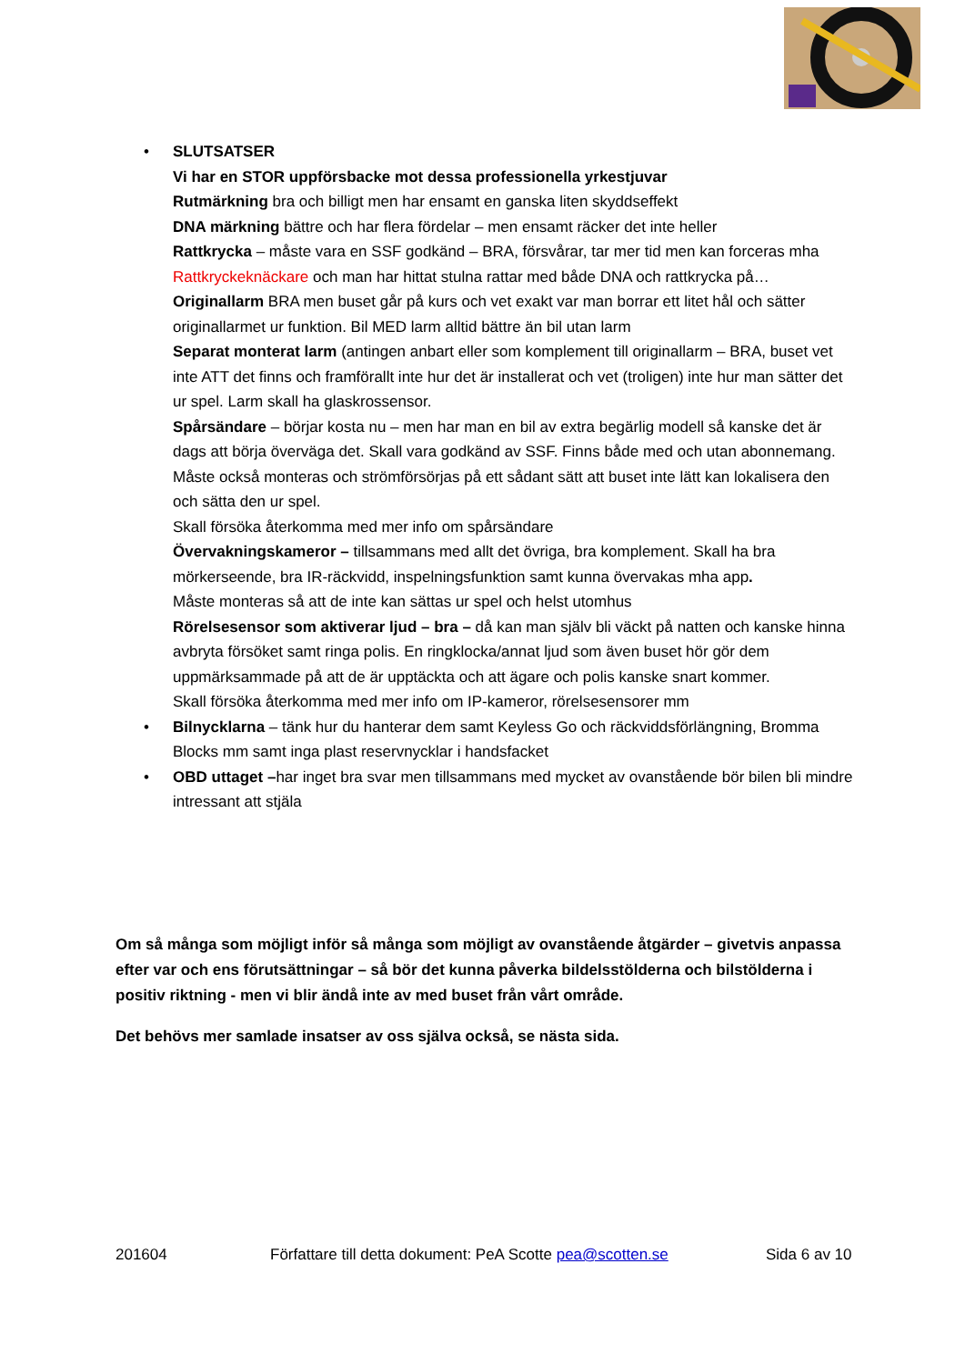• SLUTSATSER
Vi har en STOR uppförsbacke mot dessa professionella yrkestjuvar
Rutmärkning bra och billigt men har ensamt en ganska liten skyddseffekt
DNA märkning bättre och har flera fördelar – men ensamt räcker det inte heller
Rattkrycka – måste vara en SSF godkänd – BRA, försvårar, tar mer tid men kan forceras mha Rattkryckeknäckare och man har hittat stulna rattar med både DNA och rattkrycka på…
Originallarm BRA men buset går på kurs och vet exakt var man borrar ett litet hål och sätter originallarmet ur funktion. Bil MED larm alltid bättre än bil utan larm
Separat monterat larm (antingen anbart eller som komplement till originallarm – BRA, buset vet inte ATT det finns och framförallt inte hur det är installerat och vet (troligen) inte hur man sätter det ur spel. Larm skall ha glaskrossensor.
Spårsändare – börjar kosta nu – men har man en bil av extra begärlig modell så kanske det är dags att börja överväga det. Skall vara godkänd av SSF. Finns både med och utan abonnemang. Måste också monteras och strömförsörjas på ett sådant sätt att buset inte lätt kan lokalisera den och sätta den ur spel.
Skall försöka återkomma med mer info om spårsändare
Övervakningskameror – tillsammans med allt det övriga, bra komplement. Skall ha bra mörkerseende, bra IR-räckvidd, inspelningsfunktion samt kunna övervakas mha app.
Måste monteras så att de inte kan sättas ur spel och helst utomhus
Rörelsesensor som aktiverar ljud – bra – då kan man själv bli väckt på natten och kanske hinna avbryta försöket samt ringa polis. En ringklocka/annat ljud som även buset hör gör dem uppmärksammade på att de är upptäckta och att ägare och polis kanske snart kommer.
Skall försöka återkomma med mer info om IP-kameror, rörelsesensorer mm
• Bilnycklarna – tänk hur du hanterar dem samt Keyless Go och räckviddsförlängning, Bromma Blocks mm samt inga plast reservnycklar i handsfacket
• OBD uttaget –har inget bra svar men tillsammans med mycket av ovanstående bör bilen bli mindre intressant att stjäla
Om så många som möjligt inför så många som möjligt av ovanstående åtgärder – givetvis anpassa efter var och ens förutsättningar – så bör det kunna påverka bildelsstölderna och bilstölderna i positiv riktning - men vi blir ändå inte av med buset från vårt område.
Det behövs mer samlade insatser av oss själva också, se nästa sida.
201604 Författare till detta dokument: PeA Scotte pea@scotten.se Sida 6 av 10